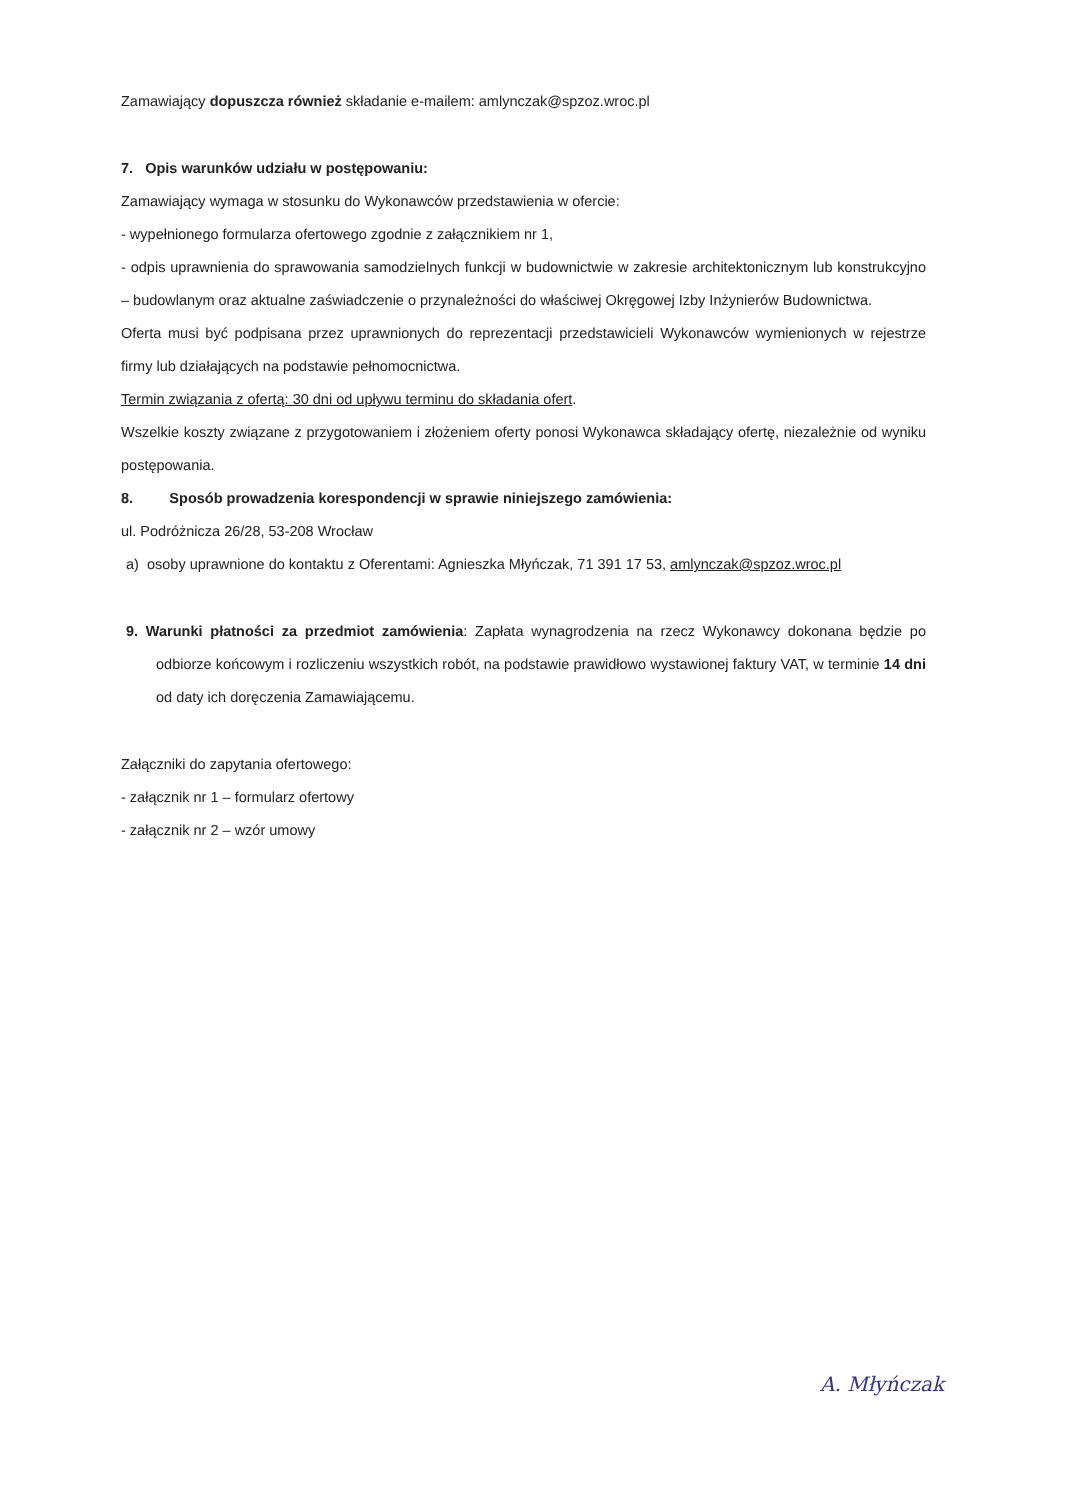Zamawiający dopuszcza również składanie e-mailem: amlynczak@spzoz.wroc.pl
7. Opis warunków udziału w postępowaniu:
Zamawiający wymaga w stosunku do Wykonawców przedstawienia w ofercie:
- wypełnionego formularza ofertowego zgodnie z załącznikiem nr 1,
- odpis uprawnienia do sprawowania samodzielnych funkcji w budownictwie w zakresie architektonicznym lub konstrukcyjno – budowlanym oraz aktualne zaświadczenie o przynależności do właściwej Okręgowej Izby Inżynierów Budownictwa.
Oferta musi być podpisana przez uprawnionych do reprezentacji przedstawicieli Wykonawców wymienionych w rejestrze firmy lub działających na podstawie pełnomocnictwa.
Termin związania z ofertą: 30 dni od upływu terminu do składania ofert.
Wszelkie koszty związane z przygotowaniem i złożeniem oferty ponosi Wykonawca składający ofertę, niezależnie od wyniku postępowania.
8. Sposób prowadzenia korespondencji w sprawie niniejszego zamówienia:
ul. Podróżnicza 26/28, 53-208 Wrocław
a) osoby uprawnione do kontaktu z Oferentami: Agnieszka Młyńczak, 71 391 17 53, amlynczak@spzoz.wroc.pl
9. Warunki płatności za przedmiot zamówienia: Zapłata wynagrodzenia na rzecz Wykonawcy dokonana będzie po odbiorze końcowym i rozliczeniu wszystkich robót, na podstawie prawidłowo wystawionej faktury VAT, w terminie 14 dni od daty ich doręczenia Zamawiającemu.
Załączniki do zapytania ofertowego:
- załącznik nr 1 – formularz ofertowy
- załącznik nr 2 – wzór umowy
A. Młyńczak